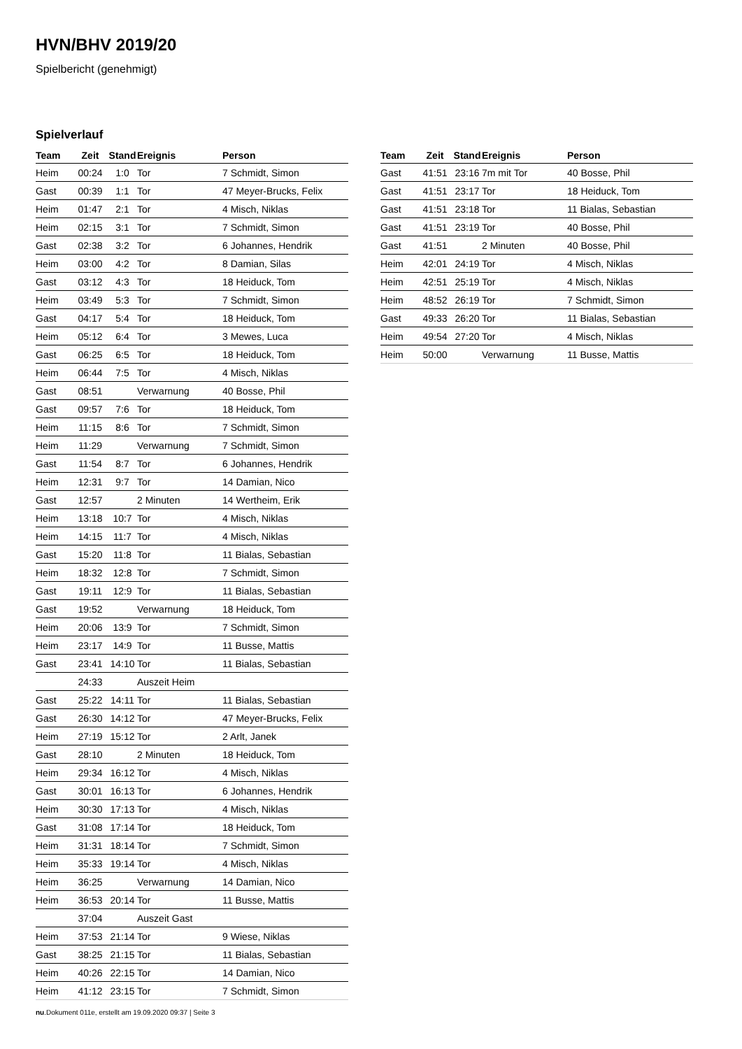HVN/BHV 2019/20
Spielbericht (genehmigt)
Spielverlauf
| Team | Zeit | Stand | Ereignis | Person |
| --- | --- | --- | --- | --- |
| Heim | 00:24 | 1:0 | Tor | 7 Schmidt, Simon |
| Gast | 00:39 | 1:1 | Tor | 47 Meyer-Brucks, Felix |
| Heim | 01:47 | 2:1 | Tor | 4 Misch, Niklas |
| Heim | 02:15 | 3:1 | Tor | 7 Schmidt, Simon |
| Gast | 02:38 | 3:2 | Tor | 6 Johannes, Hendrik |
| Heim | 03:00 | 4:2 | Tor | 8 Damian, Silas |
| Gast | 03:12 | 4:3 | Tor | 18 Heiduck, Tom |
| Heim | 03:49 | 5:3 | Tor | 7 Schmidt, Simon |
| Gast | 04:17 | 5:4 | Tor | 18 Heiduck, Tom |
| Heim | 05:12 | 6:4 | Tor | 3 Mewes, Luca |
| Gast | 06:25 | 6:5 | Tor | 18 Heiduck, Tom |
| Heim | 06:44 | 7:5 | Tor | 4 Misch, Niklas |
| Gast | 08:51 | | Verwarnung | 40 Bosse, Phil |
| Gast | 09:57 | 7:6 | Tor | 18 Heiduck, Tom |
| Heim | 11:15 | 8:6 | Tor | 7 Schmidt, Simon |
| Heim | 11:29 | | Verwarnung | 7 Schmidt, Simon |
| Gast | 11:54 | 8:7 | Tor | 6 Johannes, Hendrik |
| Heim | 12:31 | 9:7 | Tor | 14 Damian, Nico |
| Gast | 12:57 | | 2 Minuten | 14 Wertheim, Erik |
| Heim | 13:18 | 10:7 | Tor | 4 Misch, Niklas |
| Heim | 14:15 | 11:7 | Tor | 4 Misch, Niklas |
| Gast | 15:20 | 11:8 | Tor | 11 Bialas, Sebastian |
| Heim | 18:32 | 12:8 | Tor | 7 Schmidt, Simon |
| Gast | 19:11 | 12:9 | Tor | 11 Bialas, Sebastian |
| Gast | 19:52 | | Verwarnung | 18 Heiduck, Tom |
| Heim | 20:06 | 13:9 | Tor | 7 Schmidt, Simon |
| Heim | 23:17 | 14:9 | Tor | 11 Busse, Mattis |
| Gast | 23:41 | 14:10 | Tor | 11 Bialas, Sebastian |
| | 24:33 | | Auszeit Heim | |
| Gast | 25:22 | 14:11 | Tor | 11 Bialas, Sebastian |
| Gast | 26:30 | 14:12 | Tor | 47 Meyer-Brucks, Felix |
| Heim | 27:19 | 15:12 | Tor | 2 Arlt, Janek |
| Gast | 28:10 | | 2 Minuten | 18 Heiduck, Tom |
| Heim | 29:34 | 16:12 | Tor | 4 Misch, Niklas |
| Gast | 30:01 | 16:13 | Tor | 6 Johannes, Hendrik |
| Heim | 30:30 | 17:13 | Tor | 4 Misch, Niklas |
| Gast | 31:08 | 17:14 | Tor | 18 Heiduck, Tom |
| Heim | 31:31 | 18:14 | Tor | 7 Schmidt, Simon |
| Heim | 35:33 | 19:14 | Tor | 4 Misch, Niklas |
| Heim | 36:25 | | Verwarnung | 14 Damian, Nico |
| Heim | 36:53 | 20:14 | Tor | 11 Busse, Mattis |
| | 37:04 | | Auszeit Gast | |
| Heim | 37:53 | 21:14 | Tor | 9 Wiese, Niklas |
| Gast | 38:25 | 21:15 | Tor | 11 Bialas, Sebastian |
| Heim | 40:26 | 22:15 | Tor | 14 Damian, Nico |
| Heim | 41:12 | 23:15 | Tor | 7 Schmidt, Simon |
| Team | Zeit | Stand | Ereignis | Person |
| --- | --- | --- | --- | --- |
| Gast | 41:51 | 23:16 | 7m mit Tor | 40 Bosse, Phil |
| Gast | 41:51 | 23:17 | Tor | 18 Heiduck, Tom |
| Gast | 41:51 | 23:18 | Tor | 11 Bialas, Sebastian |
| Gast | 41:51 | 23:19 | Tor | 40 Bosse, Phil |
| Gast | 41:51 | | 2 Minuten | 40 Bosse, Phil |
| Heim | 42:01 | 24:19 | Tor | 4 Misch, Niklas |
| Heim | 42:51 | 25:19 | Tor | 4 Misch, Niklas |
| Heim | 48:52 | 26:19 | Tor | 7 Schmidt, Simon |
| Gast | 49:33 | 26:20 | Tor | 11 Bialas, Sebastian |
| Heim | 49:54 | 27:20 | Tor | 4 Misch, Niklas |
| Heim | 50:00 | | Verwarnung | 11 Busse, Mattis |
nu.Dokument 011e, erstellt am 19.09.2020 09:37 | Seite 3